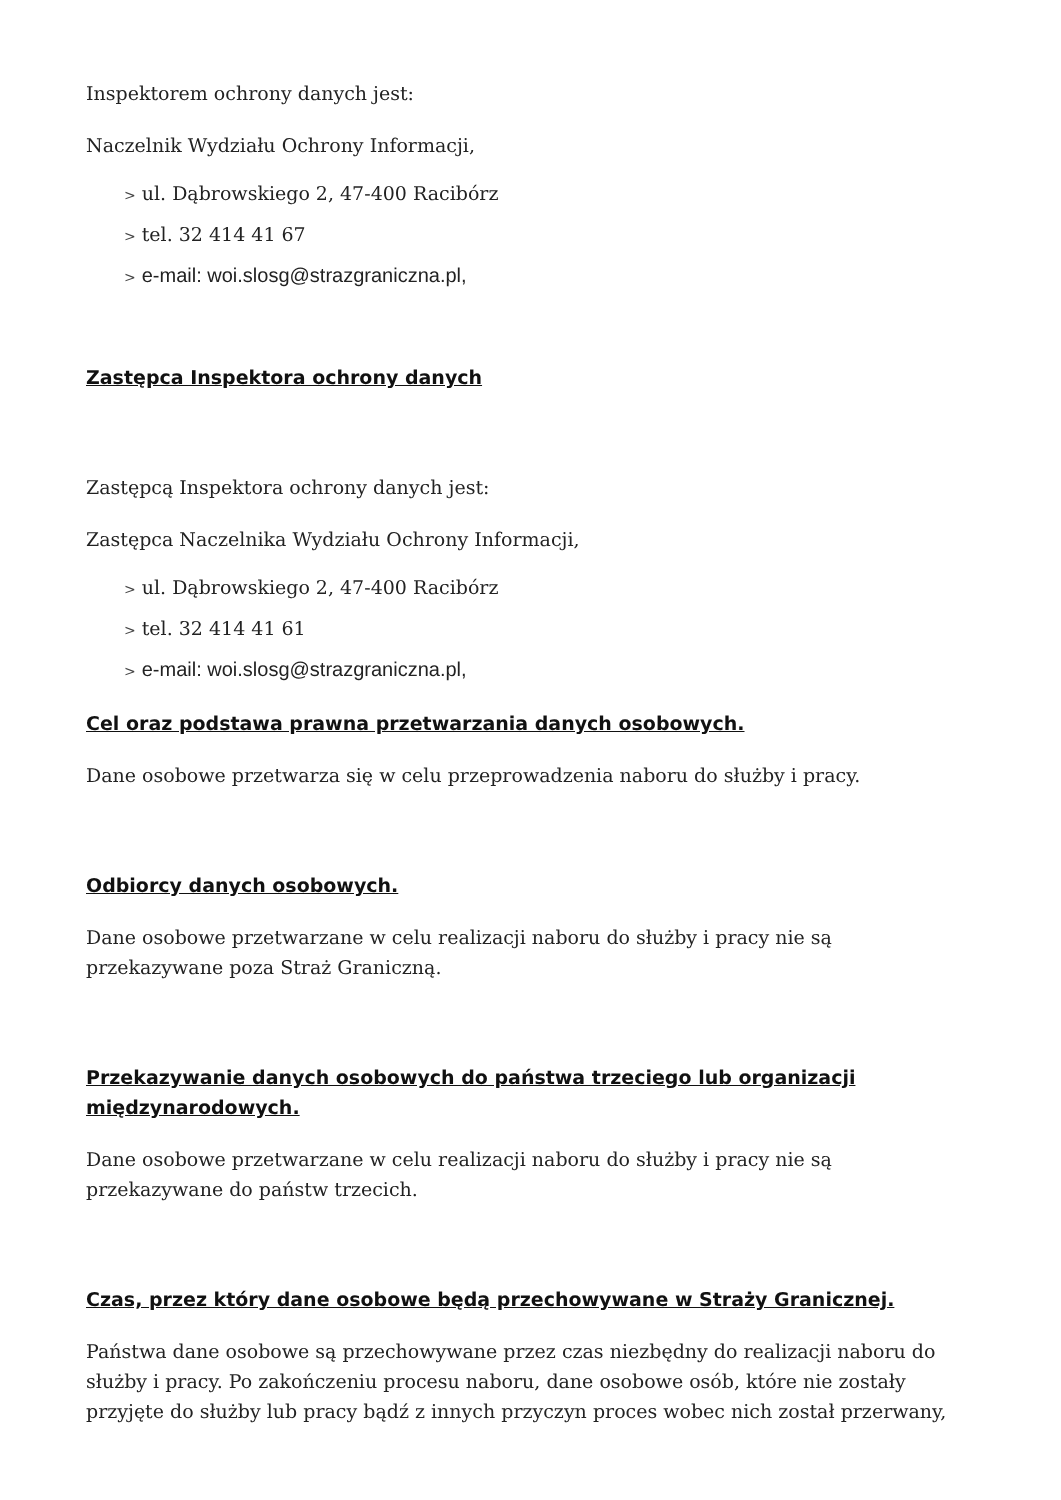Inspektorem ochrony danych jest:
Naczelnik Wydziału Ochrony Informacji,
> ul. Dąbrowskiego 2, 47-400 Racibórz
> tel. 32 414 41 67
> e-mail: woi.slosg@strazgraniczna.pl,
Zastępca Inspektora ochrony danych
Zastępcą Inspektora ochrony danych jest:
Zastępca Naczelnika Wydziału Ochrony Informacji,
> ul. Dąbrowskiego 2, 47-400 Racibórz
> tel. 32 414 41 61
> e-mail: woi.slosg@strazgraniczna.pl,
Cel oraz podstawa prawna przetwarzania danych osobowych.
Dane osobowe przetwarza się w celu przeprowadzenia naboru do służby i pracy.
Odbiorcy danych osobowych.
Dane osobowe przetwarzane w celu realizacji naboru do służby i pracy nie są przekazywane poza Straż Graniczną.
Przekazywanie danych osobowych do państwa trzeciego lub organizacji międzynarodowych.
Dane osobowe przetwarzane w celu realizacji naboru do służby i pracy nie są przekazywane do państw trzecich.
Czas, przez który dane osobowe będą przechowywane w Straży Granicznej.
Państwa dane osobowe są przechowywane przez czas niezbędny do realizacji naboru do służby i pracy. Po zakończeniu procesu naboru, dane osobowe osób, które nie zostały przyjęte do służby lub pracy bądź z innych przyczyn proces wobec nich został przerwany,